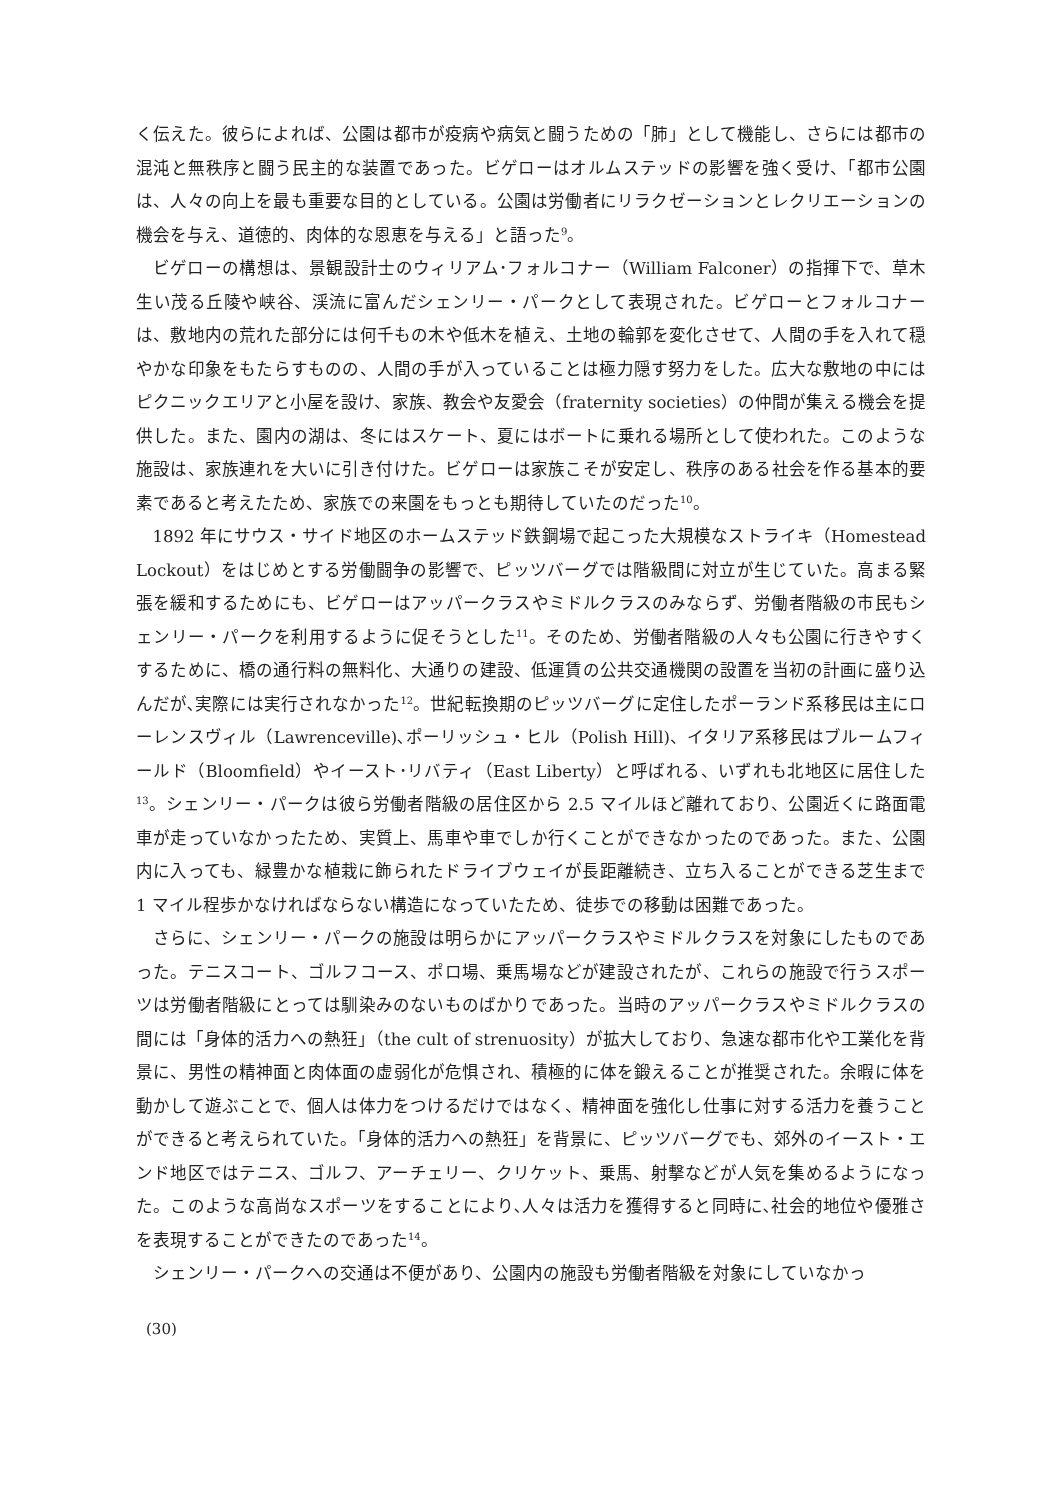く伝えた。彼らによれば、公園は都市が疫病や病気と闘うための「肺」として機能し、さらには都市の混沌と無秩序と闘う民主的な装置であった。ビゲローはオルムステッドの影響を強く受け、「都市公園は、人々の向上を最も重要な目的としている。公園は労働者にリラクゼーションとレクリエーションの機会を与え、道徳的、肉体的な恩恵を与える」と語った<sup>9</sup>。
ビゲローの構想は、景観設計士のウィリアム･フォルコナー（William Falconer）の指揮下で、草木生い茂る丘陵や峡谷、渓流に富んだシェンリー・パークとして表現された。ビゲローとフォルコナーは、敷地内の荒れた部分には何千もの木や低木を植え、土地の輪郭を変化させて、人間の手を入れて穏やかな印象をもたらすものの、人間の手が入っていることは極力隠す努力をした。広大な敷地の中にはピクニックエリアと小屋を設け、家族、教会や友愛会（fraternity societies）の仲間が集える機会を提供した。また、園内の湖は、冬にはスケート、夏にはボートに乗れる場所として使われた。このような施設は、家族連れを大いに引き付けた。ビゲローは家族こそが安定し、秩序のある社会を作る基本的要素であると考えたため、家族での来園をもっとも期待していたのだった<sup>10</sup>。
1892 年にサウス・サイド地区のホームステッド鉄鋼場で起こった大規模なストライキ（Homestead Lockout）をはじめとする労働闘争の影響で、ピッツバーグでは階級間に対立が生じていた。高まる緊張を緩和するためにも、ビゲローはアッパークラスやミドルクラスのみならず、労働者階級の市民もシェンリー・パークを利用するように促そうとした<sup>11</sup>。そのため、労働者階級の人々も公園に行きやすくするために、橋の通行料の無料化、大通りの建設、低運賃の公共交通機関の設置を当初の計画に盛り込んだが､実際には実行されなかった<sup>12</sup>。世紀転換期のピッツバーグに定住したポーランド系移民は主にローレンスヴィル（Lawrenceville)､ポーリッシュ・ヒル（Polish Hill)、イタリア系移民はブルームフィールド（Bloomfield）やイースト･リバティ（East Liberty）と呼ばれる、いずれも北地区に居住した<sup>13</sup>。シェンリー・パークは彼ら労働者階級の居住区から 2.5 マイルほど離れており、公園近くに路面電車が走っていなかったため、実質上、馬車や車でしか行くことができなかったのであった。また、公園内に入っても、緑豊かな植栽に飾られたドライブウェイが長距離続き、立ち入ることができる芝生まで 1 マイル程歩かなければならない構造になっていたため、徒歩での移動は困難であった。
さらに、シェンリー・パークの施設は明らかにアッパークラスやミドルクラスを対象にしたものであった。テニスコート、ゴルフコース、ポロ場、乗馬場などが建設されたが、これらの施設で行うスポーツは労働者階級にとっては馴染みのないものばかりであった。当時のアッパークラスやミドルクラスの間には「身体的活力への熱狂」（the cult of strenuosity）が拡大しており、急速な都市化や工業化を背景に、男性の精神面と肉体面の虚弱化が危惧され、積極的に体を鍛えることが推奨された。余暇に体を動かして遊ぶことで、個人は体力をつけるだけではなく、精神面を強化し仕事に対する活力を養うことができると考えられていた。「身体的活力への熱狂」を背景に、ピッツバーグでも、郊外のイースト・エンド地区ではテニス、ゴルフ、アーチェリー、クリケット、乗馬、射撃などが人気を集めるようになった。このような高尚なスポーツをすることにより､人々は活力を獲得すると同時に､社会的地位や優雅さを表現することができたのであった<sup>14</sup>。
シェンリー・パークへの交通は不便があり、公園内の施設も労働者階級を対象にしていなかっ
(30)